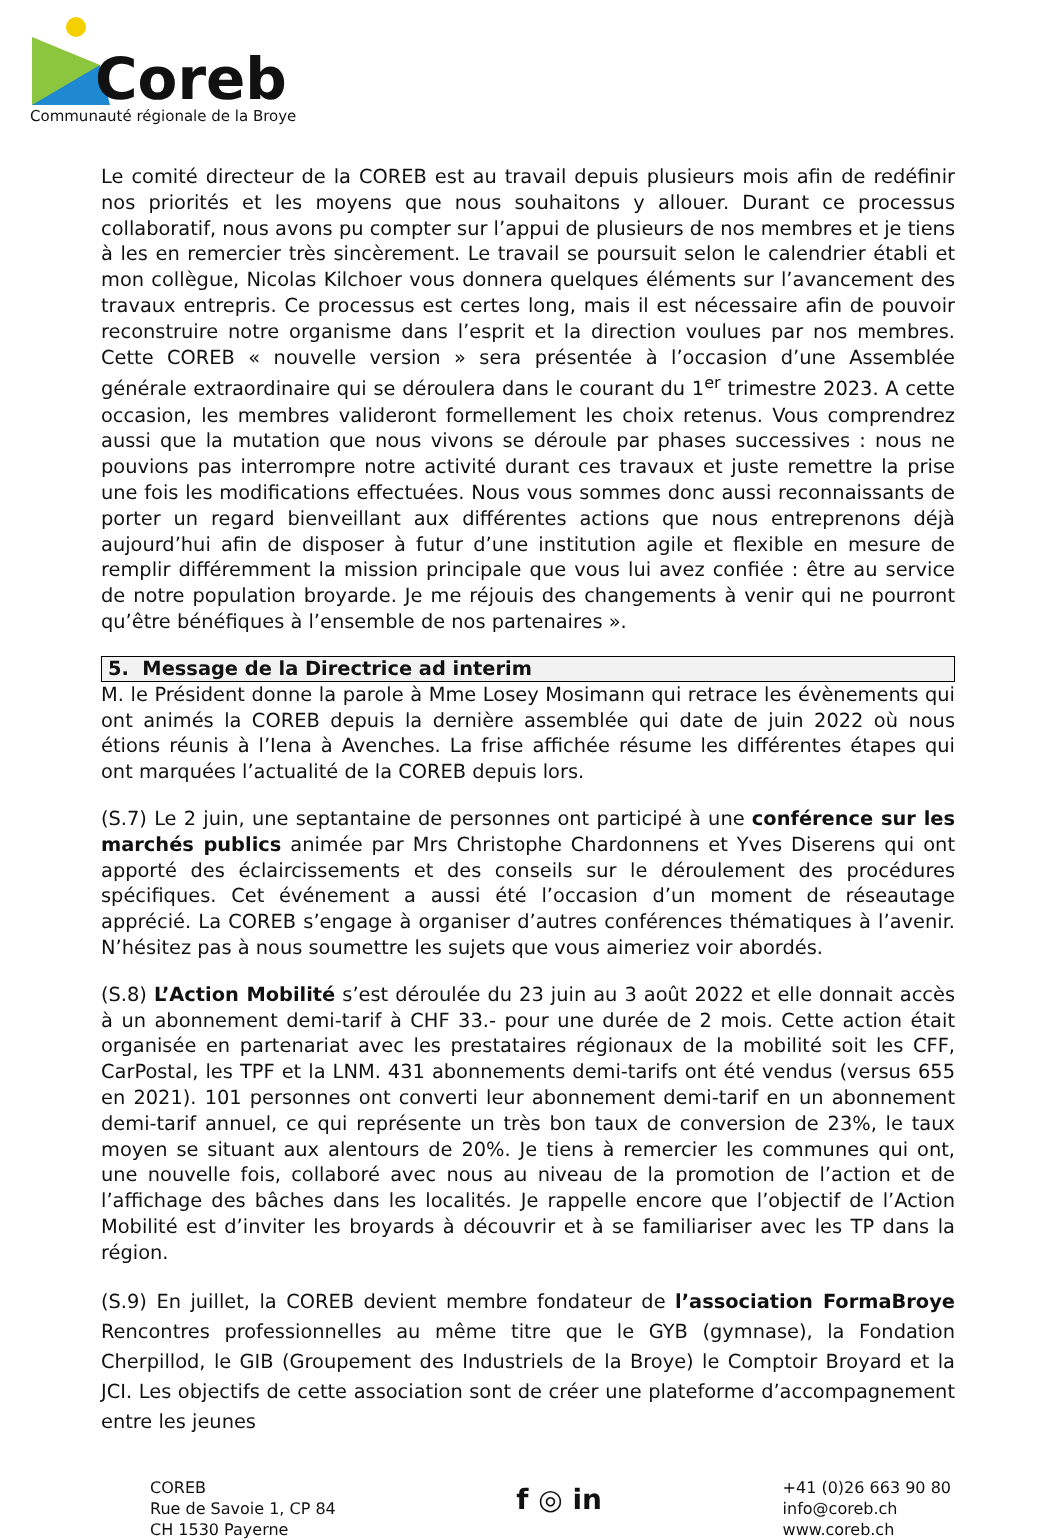Coreb
Communauté régionale de la Broye
Le comité directeur de la COREB est au travail depuis plusieurs mois afin de redéfinir nos priorités et les moyens que nous souhaitons y allouer. Durant ce processus collaboratif, nous avons pu compter sur l’appui de plusieurs de nos membres et je tiens à les en remercier très sincèrement. Le travail se poursuit selon le calendrier établi et mon collègue, Nicolas Kilchoer vous donnera quelques éléments sur l’avancement des travaux entrepris. Ce processus est certes long, mais il est nécessaire afin de pouvoir reconstruire notre organisme dans l’esprit et la direction voulues par nos membres. Cette COREB « nouvelle version » sera présentée à l’occasion d’une Assemblée générale extraordinaire qui se déroulera dans le courant du 1<sup>er</sup> trimestre 2023. A cette occasion, les membres valideront formellement les choix retenus. Vous comprendrez aussi que la mutation que nous vivons se déroule par phases successives : nous ne pouvions pas interrompre notre activité durant ces travaux et juste remettre la prise une fois les modifications effectuées. Nous vous sommes donc aussi reconnaissants de porter un regard bienveillant aux différentes actions que nous entreprenons déjà aujourd’hui afin de disposer à futur d’une institution agile et flexible en mesure de remplir différemment la mission principale que vous lui avez confiée : être au service de notre population broyarde. Je me réjouis des changements à venir qui ne pourront qu’être bénéfiques à l’ensemble de nos partenaires ».
5. Message de la Directrice ad interim
M. le Président donne la parole à Mme Losey Mosimann qui retrace les évènements qui ont animés la COREB depuis la dernière assemblée qui date de juin 2022 où nous étions réunis à l’Iena à Avenches. La frise affichée résume les différentes étapes qui ont marquées l’actualité de la COREB depuis lors.
(S.7) Le 2 juin, une septantaine de personnes ont participé à une conférence sur les marchés publics animée par Mrs Christophe Chardonnens et Yves Diserens qui ont apporté des éclaircissements et des conseils sur le déroulement des procédures spécifiques. Cet événement a aussi été l’occasion d’un moment de réseautage apprécié. La COREB s’engage à organiser d’autres conférences thématiques à l’avenir. N’hésitez pas à nous soumettre les sujets que vous aimeriez voir abordés.
(S.8) L’Action Mobilité s’est déroulée du 23 juin au 3 août 2022 et elle donnait accès à un abonnement demi-tarif à CHF 33.- pour une durée de 2 mois. Cette action était organisée en partenariat avec les prestataires régionaux de la mobilité soit les CFF, CarPostal, les TPF et la LNM. 431 abonnements demi-tarifs ont été vendus (versus 655 en 2021). 101 personnes ont converti leur abonnement demi-tarif en un abonnement demi-tarif annuel, ce qui représente un très bon taux de conversion de 23%, le taux moyen se situant aux alentours de 20%. Je tiens à remercier les communes qui ont, une nouvelle fois, collaboré avec nous au niveau de la promotion de l’action et de l’affichage des bâches dans les localités. Je rappelle encore que l’objectif de l’Action Mobilité est d’inviter les broyards à découvrir et à se familiariser avec les TP dans la région.
(S.9) En juillet, la COREB devient membre fondateur de l’association FormaBroye Rencontres professionnelles au même titre que le GYB (gymnase), la Fondation Cherpillod, le GIB (Groupement des Industriels de la Broye) le Comptoir Broyard et la JCI. Les objectifs de cette association sont de créer une plateforme d’accompagnement entre les jeunes
COREB
Rue de Savoie 1, CP 84
CH 1530 Payerne
f ◎ in
+41 (0)26 663 90 80
info@coreb.ch
www.coreb.ch